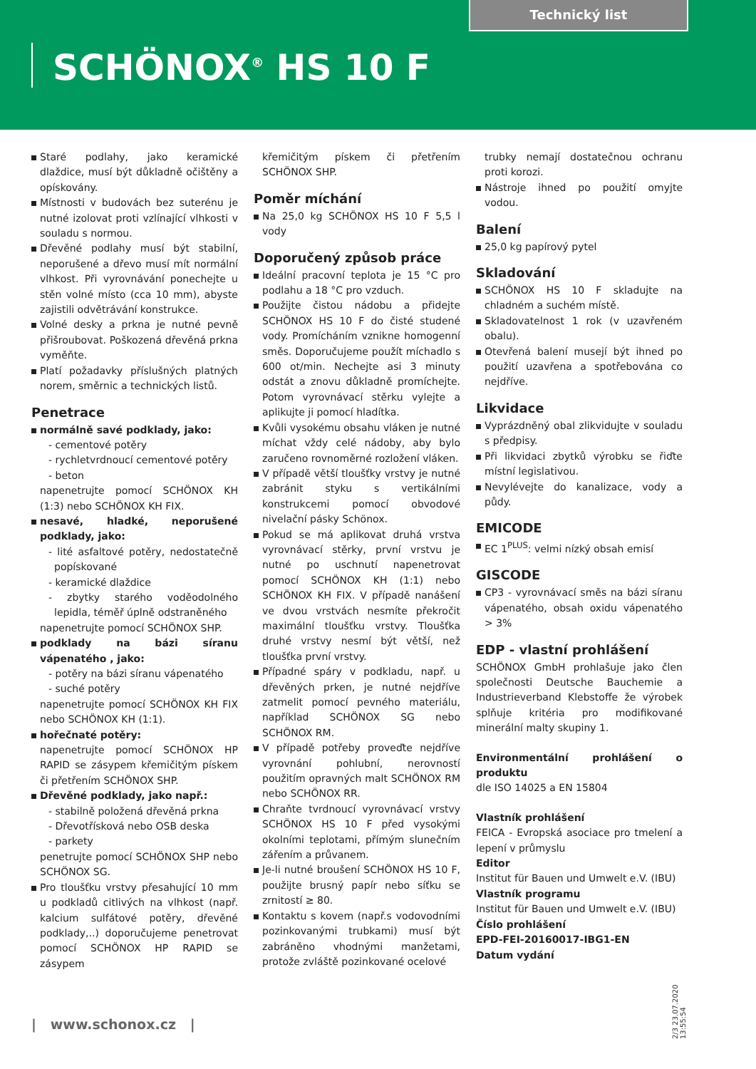Technický list
SCHÖNOX<sup>®</sup> HS 10 F
Staré podlahy, jako keramické dlaždice, musí být důkladně očištěny a opískovány.
Místnosti v budovách bez suterénu je nutné izolovat proti vzlínající vlhkosti v souladu s normou.
Dřevěné podlahy musí být stabilní, neporušené a dřevo musí mít normální vlhkost. Při vyrovnávání ponechejte u stěn volné místo (cca 10 mm), abyste zajistili odvětrávání konstrukce.
Volné desky a prkna je nutné pevně přišroubovat. Poškozená dřevěná prkna vyměňte.
Platí požadavky příslušných platných norem, směrnic a technických listů.
Penetrace
normálně savé podklady, jako:
- cementové potěry
- rychletvrdnoucí cementové potěry
- beton
napenetrujte pomocí SCHÖNOX KH (1:3) nebo SCHÖNOX KH FIX.
nesavé, hladké, neporušené podklady, jako:
- lité asfaltové potěry, nedostatečně popískované
- keramické dlaždice
- zbytky starého voděodolného lepidla, téměř úplně odstraněného
napenetrujte pomocí SCHÖNOX SHP.
podklady na bázi síranu vápenatého , jako:
- potěry na bázi síranu vápenatého
- suché potěry
napenetrujte pomocí SCHÖNOX KH FIX nebo SCHÖNOX KH (1:1).
hořečnaté potěry:
napenetrujte pomocí SCHÖNOX HP RAPID se zásypem křemičitým pískem či přetřením SCHÖNOX SHP.
Dřevěné podklady, jako např.:
- stabilně položená dřevěná prkna
- Dřevotřísková nebo OSB deska
- parkety
penetrujte pomocí SCHÖNOX SHP nebo SCHÖNOX SG.
Pro tloušťku vrstvy přesahující 10 mm u podkladů citlivých na vlhkost (např. kalcium sulfátové potěry, dřevěné podklady,..) doporučujeme penetrovat pomocí SCHÖNOX HP RAPID se zásypem
křemičitým pískem či přetřením SCHÖNOX SHP.
Poměr míchání
Na 25,0 kg SCHÖNOX HS 10 F 5,5 l vody
Doporučený způsob práce
Ideální pracovní teplota je 15 °C pro podlahu a 18 °C pro vzduch.
Použijte čistou nádobu a přidejte SCHÖNOX HS 10 F do čisté studené vody. Promícháním vznikne homogenní směs. Doporučujeme použít míchadlo s 600 ot/min. Nechejte asi 3 minuty odstát a znovu důkladně promíchejte. Potom vyrovnávací stěrku vylejte a aplikujte ji pomocí hladítka.
Kvůli vysokému obsahu vláken je nutné míchat vždy celé nádoby, aby bylo zaručeno rovnoměrné rozložení vláken.
V případě větší tloušťky vrstvy je nutné zabránit styku s vertikálními konstrukcemi pomocí obvodové nivelační pásky Schönox.
Pokud se má aplikovat druhá vrstva vyrovnávací stěrky, první vrstvu je nutné po uschnutí napenetrovat pomocí SCHÖNOX KH (1:1) nebo SCHÖNOX KH FIX. V případě nanášení ve dvou vrstvách nesmíte překročit maximální tloušťku vrstvy. Tloušťka druhé vrstvy nesmí být větší, než tloušťka první vrstvy.
Případné spáry v podkladu, např. u dřevěných prken, je nutné nejdříve zatmelit pomocí pevného materiálu, například SCHÖNOX SG nebo SCHÖNOX RM.
V případě potřeby proveďte nejdříve vyrovnání pohlubní, nerovností použitím opravných malt SCHÖNOX RM nebo SCHÖNOX RR.
Chraňte tvrdnoucí vyrovnávací vrstvy SCHÖNOX HS 10 F před vysokými okolními teplotami, přímým slunečním zářením a průvanem.
Je-li nutné broušení SCHÖNOX HS 10 F, použijte brusný papír nebo síťku se zrnitostí ≥ 80.
Kontaktu s kovem (např.s vodovodními pozinkovanými trubkami) musí být zabráněno vhodnými manžetami, protože zvláště pozinkované ocelové
trubky nemají dostatečnou ochranu proti korozi.
Nástroje ihned po použití omyjte vodou.
Balení
25,0 kg papírový pytel
Skladování
SCHÖNOX HS 10 F skladujte na chladném a suchém místě.
Skladovatelnost 1 rok (v uzavřeném obalu).
Otevřená balení musejí být ihned po použití uzavřena a spotřebována co nejdříve.
Likvidace
Vyprázdněný obal zlikvidujte v souladu s předpisy.
Při likvidaci zbytků výrobku se řiďte místní legislativou.
Nevylévejte do kanalizace, vody a půdy.
EMICODE
EC 1<sup>PLUS</sup>: velmi nízký obsah emisí
GISCODE
CP3 - vyrovnávací směs na bázi síranu vápenatého, obsah oxidu vápenatého > 3%
EDP - vlastní prohlášení
SCHÖNOX GmbH prohlašuje jako člen společnosti Deutsche Bauchemie a Industrieverband Klebstoffe že výrobek splňuje kritéria pro modifikované minerální malty skupiny 1.
Environmentální prohlášení o produktu
dle ISO 14025 a EN 15804
Vlastník prohlášení
FEICA - Evropská asociace pro tmelení a lepení v průmyslu
Editor
Institut für Bauen und Umwelt e.V. (IBU)
Vlastník programu
Institut für Bauen und Umwelt e.V. (IBU)
Číslo prohlášení
EPD-FEI-20160017-IBG1-EN
Datum vydání
| www.schonox.cz |
2/3 23.07.2020 13:55:54